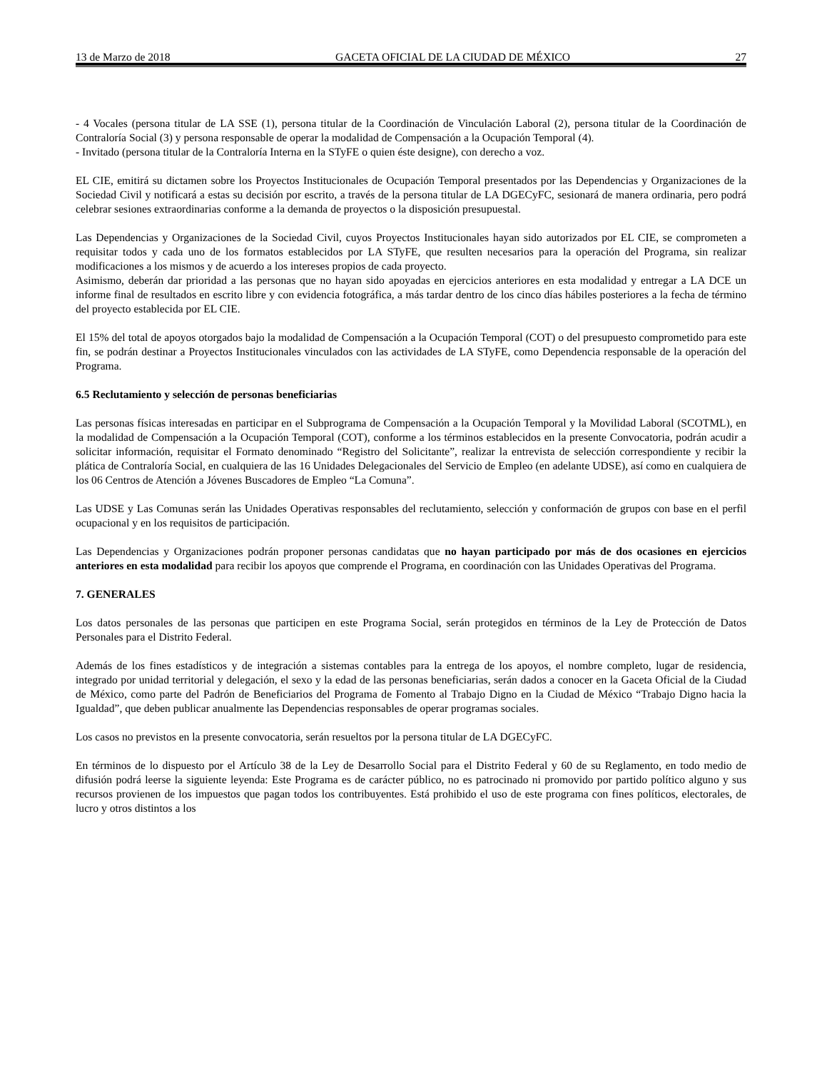13 de Marzo de 2018 GACETA OFICIAL DE LA CIUDAD DE MÉXICO 27
- 4 Vocales (persona titular de LA SSE (1), persona titular de la Coordinación de Vinculación Laboral (2), persona titular de la Coordinación de Contraloría Social (3) y persona responsable de operar la modalidad de Compensación a la Ocupación Temporal (4).
- Invitado (persona titular de la Contraloría Interna en la STyFE o quien éste designe), con derecho a voz.
EL CIE, emitirá su dictamen sobre los Proyectos Institucionales de Ocupación Temporal presentados por las Dependencias y Organizaciones de la Sociedad Civil y notificará a estas su decisión por escrito, a través de la persona titular de LA DGECyFC, sesionará de manera ordinaria, pero podrá celebrar sesiones extraordinarias conforme a la demanda de proyectos o la disposición presupuestal.
Las Dependencias y Organizaciones de la Sociedad Civil, cuyos Proyectos Institucionales hayan sido autorizados por EL CIE, se comprometen a requisitar todos y cada uno de los formatos establecidos por LA STyFE, que resulten necesarios para la operación del Programa, sin realizar modificaciones a los mismos y de acuerdo a los intereses propios de cada proyecto.
Asimismo, deberán dar prioridad a las personas que no hayan sido apoyadas en ejercicios anteriores en esta modalidad y entregar a LA DCE un informe final de resultados en escrito libre y con evidencia fotográfica, a más tardar dentro de los cinco días hábiles posteriores a la fecha de término del proyecto establecida por EL CIE.
El 15% del total de apoyos otorgados bajo la modalidad de Compensación a la Ocupación Temporal (COT) o del presupuesto comprometido para este fin, se podrán destinar a Proyectos Institucionales vinculados con las actividades de LA STyFE, como Dependencia responsable de la operación del Programa.
6.5 Reclutamiento y selección de personas beneficiarias
Las personas físicas interesadas en participar en el Subprograma de Compensación a la Ocupación Temporal y la Movilidad Laboral (SCOTML), en la modalidad de Compensación a la Ocupación Temporal (COT), conforme a los términos establecidos en la presente Convocatoria, podrán acudir a solicitar información, requisitar el Formato denominado “Registro del Solicitante”, realizar la entrevista de selección correspondiente y recibir la plática de Contraloría Social, en cualquiera de las 16 Unidades Delegacionales del Servicio de Empleo (en adelante UDSE), así como en cualquiera de los 06 Centros de Atención a Jóvenes Buscadores de Empleo “La Comuna”.
Las UDSE y Las Comunas serán las Unidades Operativas responsables del reclutamiento, selección y conformación de grupos con base en el perfil ocupacional y en los requisitos de participación.
Las Dependencias y Organizaciones podrán proponer personas candidatas que no hayan participado por más de dos ocasiones en ejercicios anteriores en esta modalidad para recibir los apoyos que comprende el Programa, en coordinación con las Unidades Operativas del Programa.
7. GENERALES
Los datos personales de las personas que participen en este Programa Social, serán protegidos en términos de la Ley de Protección de Datos Personales para el Distrito Federal.
Además de los fines estadísticos y de integración a sistemas contables para la entrega de los apoyos, el nombre completo, lugar de residencia, integrado por unidad territorial y delegación, el sexo y la edad de las personas beneficiarias, serán dados a conocer en la Gaceta Oficial de la Ciudad de México, como parte del Padrón de Beneficiarios del Programa de Fomento al Trabajo Digno en la Ciudad de México “Trabajo Digno hacia la Igualdad”, que deben publicar anualmente las Dependencias responsables de operar programas sociales.
Los casos no previstos en la presente convocatoria, serán resueltos por la persona titular de LA DGECyFC.
En términos de lo dispuesto por el Artículo 38 de la Ley de Desarrollo Social para el Distrito Federal y 60 de su Reglamento, en todo medio de difusión podrá leerse la siguiente leyenda: Este Programa es de carácter público, no es patrocinado ni promovido por partido político alguno y sus recursos provienen de los impuestos que pagan todos los contribuyentes. Está prohibido el uso de este programa con fines políticos, electorales, de lucro y otros distintos a los